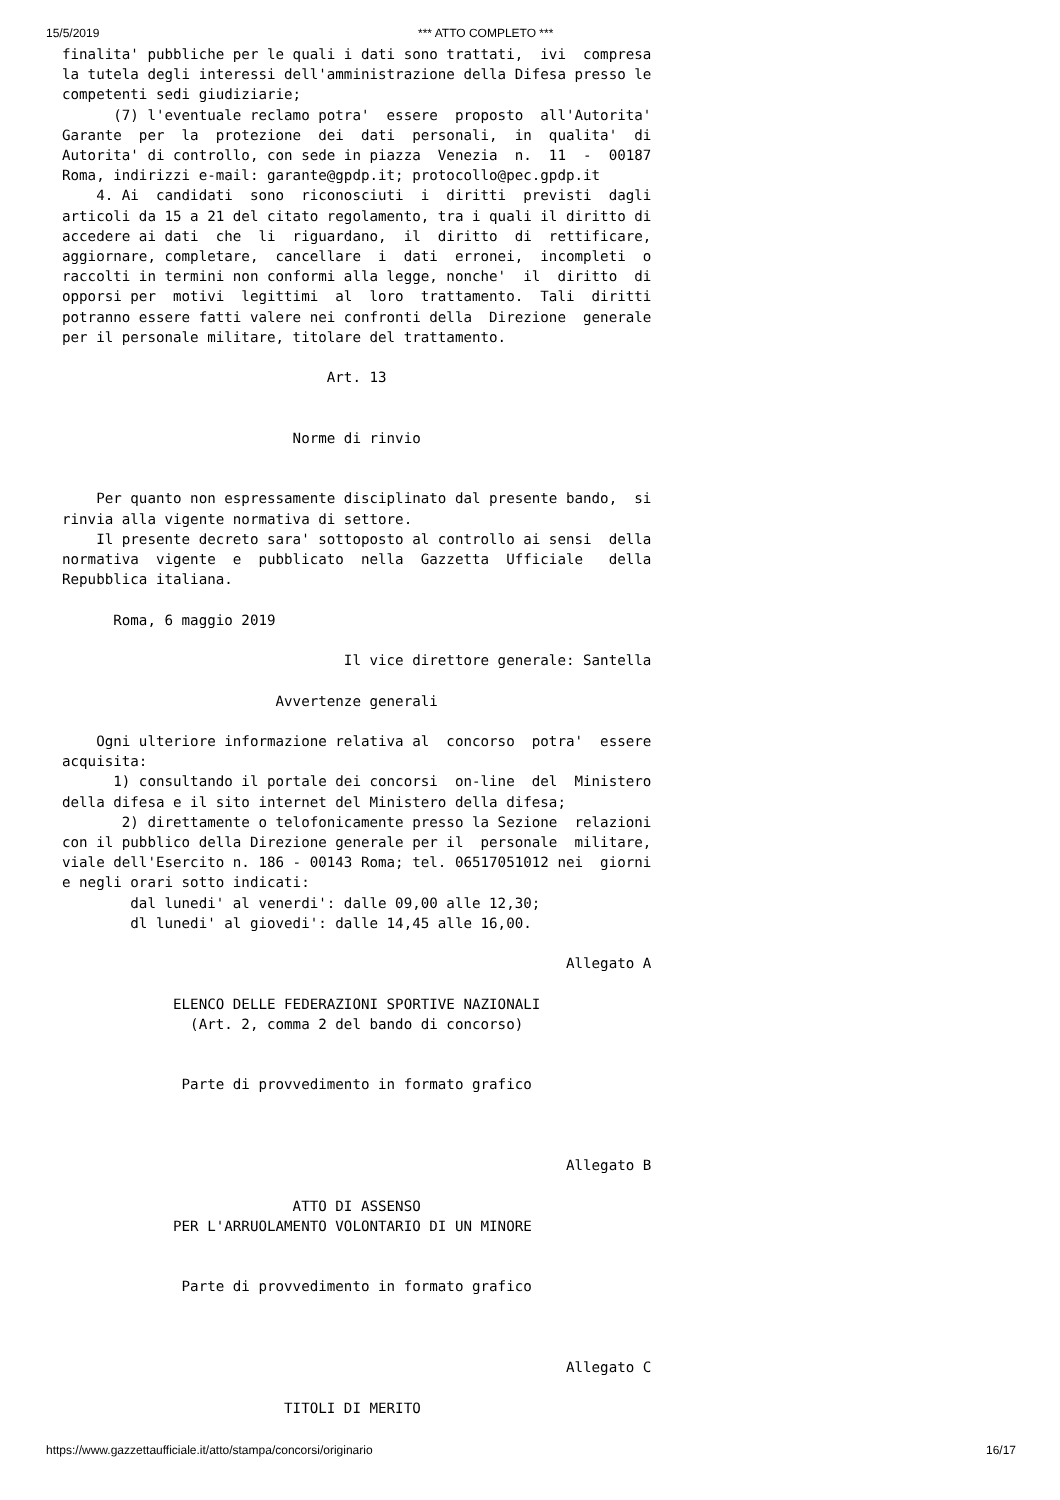15/5/2019 *** ATTO COMPLETO ***
finalita' pubbliche per le quali i dati sono trattati,  ivi  compresa
la tutela degli interessi dell'amministrazione della Difesa presso le
competenti sedi giudiziarie;
      (7) l'eventuale reclamo potra'  essere  proposto  all'Autorita'
Garante  per  la  protezione  dei  dati  personali,  in  qualita'  di
Autorita' di controllo, con sede in piazza  Venezia  n.  11  -  00187
Roma, indirizzi e-mail: garante@gpdp.it; protocollo@pec.gpdp.it
    4. Ai  candidati  sono  riconosciuti  i  diritti  previsti  dagli
articoli da 15 a 21 del citato regolamento, tra i quali il diritto di
accedere ai dati  che  li  riguardano,  il  diritto  di  rettificare,
aggiornare, completare,  cancellare  i  dati  erronei,  incompleti  o
raccolti in termini non conformi alla legge, nonche'  il  diritto  di
opporsi per  motivi  legittimi  al  loro  trattamento.  Tali  diritti
potranno essere fatti valere nei confronti della  Direzione  generale
per il personale militare, titolare del trattamento.

                               Art. 13


                           Norme di rinvio


    Per quanto non espressamente disciplinato dal presente bando,  si
rinvia alla vigente normativa di settore.
    Il presente decreto sara' sottoposto al controllo ai sensi  della
normativa  vigente  e  pubblicato  nella  Gazzetta  Ufficiale   della
Repubblica italiana.

      Roma, 6 maggio 2019

                                 Il vice direttore generale: Santella

                         Avvertenze generali

    Ogni ulteriore informazione relativa al  concorso  potra'  essere
acquisita:
      1) consultando il portale dei concorsi  on-line  del  Ministero
della difesa e il sito internet del Ministero della difesa;
       2) direttamente o telofonicamente presso la Sezione  relazioni
con il pubblico della Direzione generale per il  personale  militare,
viale dell'Esercito n. 186 - 00143 Roma; tel. 06517051012 nei  giorni
e negli orari sotto indicati:
        dal lunedi' al venerdi': dalle 09,00 alle 12,30;
        dl lunedi' al giovedi': dalle 14,45 alle 16,00.

                                                           Allegato A

             ELENCO DELLE FEDERAZIONI SPORTIVE NAZIONALI
               (Art. 2, comma 2 del bando di concorso)


              Parte di provvedimento in formato grafico



                                                           Allegato B

                           ATTO DI ASSENSO
             PER L'ARRUOLAMENTO VOLONTARIO DI UN MINORE


              Parte di provvedimento in formato grafico



                                                           Allegato C

                          TITOLI DI MERITO
https://www.gazzettaufficiale.it/atto/stampa/concorsi/originario 16/17